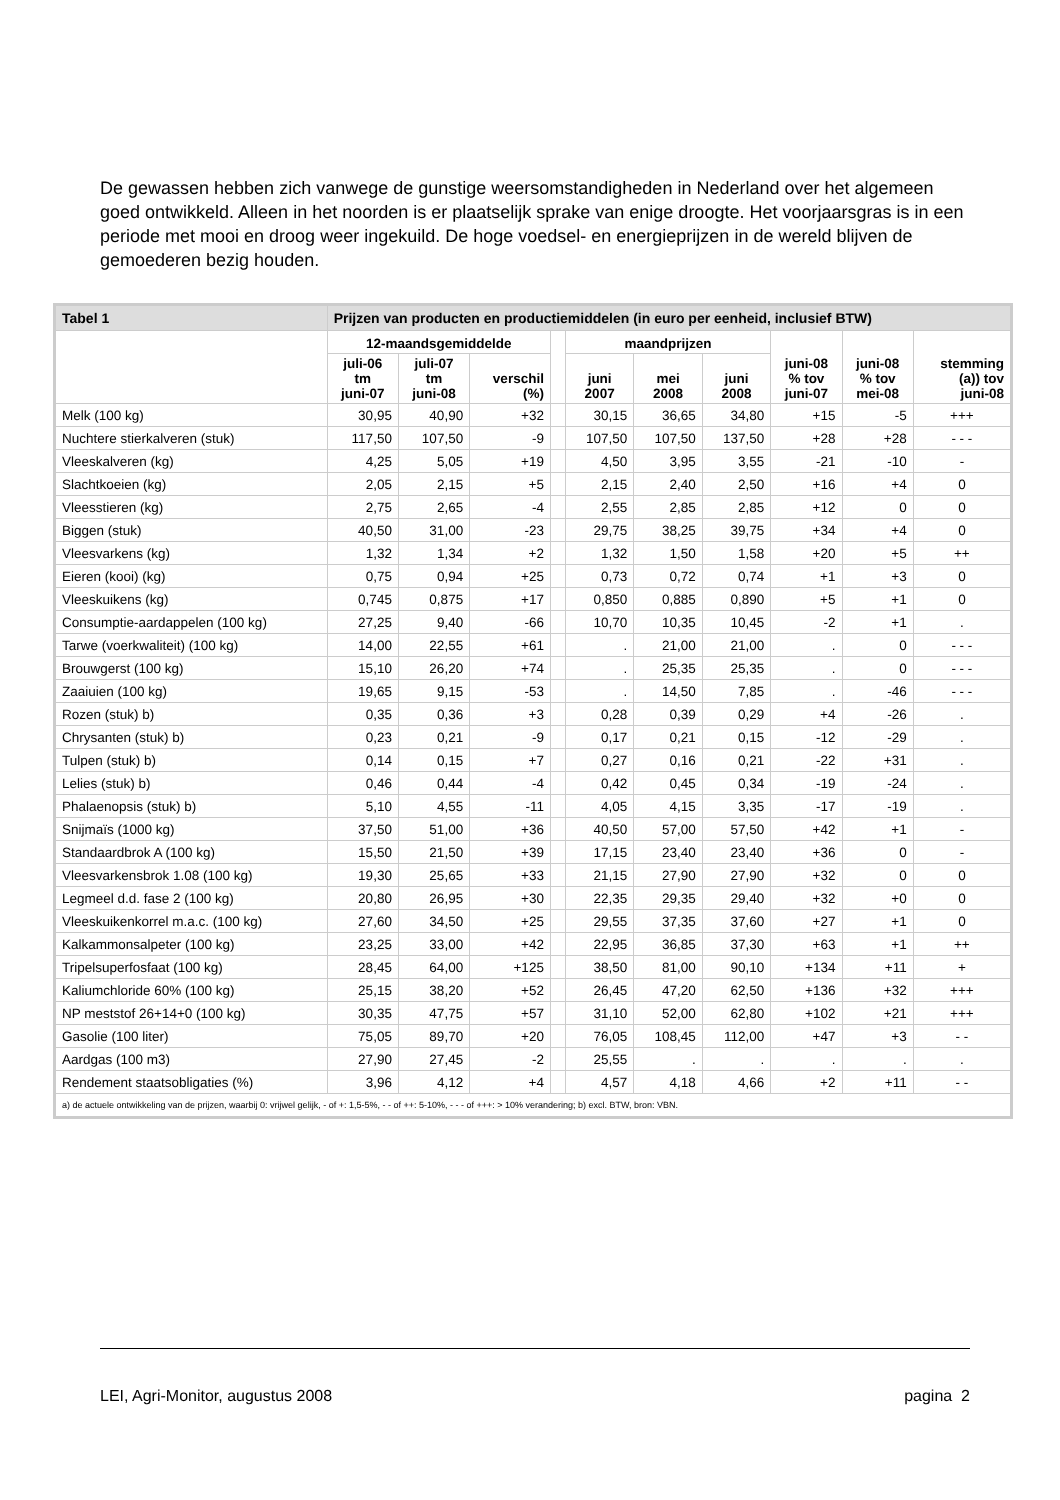De gewassen hebben zich vanwege de gunstige weersomstandigheden in Nederland over het algemeen goed ontwikkeld. Alleen in het noorden is er plaatselijk sprake van enige droogte. Het voorjaarsgras is in een periode met mooi en droog weer ingekuild. De hoge voedsel- en energieprijzen in de wereld blijven de gemoederen bezig houden.
| Tabel 1 | Prijzen van producten en productiemiddelen (in euro per eenheid, inclusief BTW) | | | | | | | | | |
| | 12-maandsgemiddelde | | | | maandprijzen | | | juni-08 % tov juni-07 | juni-08 % tov mei-08 | stemming (a)) tov juni-08 |
| | juli-06 tm juni-07 | juli-07 tm juni-08 | verschil (%) | | juni 2007 | mei 2008 | juni 2008 | | | |
| Melk (100 kg) | 30,95 | 40,90 | +32 | | 30,15 | 36,65 | 34,80 | +15 | -5 | +++ |
| Nuchtere stierkalveren (stuk) | 117,50 | 107,50 | -9 | | 107,50 | 107,50 | 137,50 | +28 | +28 | - - - |
| Vleeskalveren (kg) | 4,25 | 5,05 | +19 | | 4,50 | 3,95 | 3,55 | -21 | -10 | - |
| Slachtkoeien (kg) | 2,05 | 2,15 | +5 | | 2,15 | 2,40 | 2,50 | +16 | +4 | 0 |
| Vleesstieren (kg) | 2,75 | 2,65 | -4 | | 2,55 | 2,85 | 2,85 | +12 | 0 | 0 |
| Biggen (stuk) | 40,50 | 31,00 | -23 | | 29,75 | 38,25 | 39,75 | +34 | +4 | 0 |
| Vleesvarkens (kg) | 1,32 | 1,34 | +2 | | 1,32 | 1,50 | 1,58 | +20 | +5 | ++ |
| Eieren (kooi) (kg) | 0,75 | 0,94 | +25 | | 0,73 | 0,72 | 0,74 | +1 | +3 | 0 |
| Vleeskuikens (kg) | 0,745 | 0,875 | +17 | | 0,850 | 0,885 | 0,890 | +5 | +1 | 0 |
| Consumptie-aardappelen (100 kg) | 27,25 | 9,40 | -66 | | 10,70 | 10,35 | 10,45 | -2 | +1 | . |
| Tarwe (voerkwaliteit) (100 kg) | 14,00 | 22,55 | +61 | | . | 21,00 | 21,00 | . | 0 | - - - |
| Brouwgerst (100 kg) | 15,10 | 26,20 | +74 | | . | 25,35 | 25,35 | . | 0 | - - - |
| Zaaiuien (100 kg) | 19,65 | 9,15 | -53 | | . | 14,50 | 7,85 | . | -46 | - - - |
| Rozen (stuk) b) | 0,35 | 0,36 | +3 | | 0,28 | 0,39 | 0,29 | +4 | -26 | . |
| Chrysanten (stuk) b) | 0,23 | 0,21 | -9 | | 0,17 | 0,21 | 0,15 | -12 | -29 | . |
| Tulpen (stuk) b) | 0,14 | 0,15 | +7 | | 0,27 | 0,16 | 0,21 | -22 | +31 | . |
| Lelies (stuk) b) | 0,46 | 0,44 | -4 | | 0,42 | 0,45 | 0,34 | -19 | -24 | . |
| Phalaenopsis (stuk) b) | 5,10 | 4,55 | -11 | | 4,05 | 4,15 | 3,35 | -17 | -19 | . |
| Snijmaïs (1000 kg) | 37,50 | 51,00 | +36 | | 40,50 | 57,00 | 57,50 | +42 | +1 | - |
| Standaardbrok A (100 kg) | 15,50 | 21,50 | +39 | | 17,15 | 23,40 | 23,40 | +36 | 0 | - |
| Vleesvarkensbrok 1.08 (100 kg) | 19,30 | 25,65 | +33 | | 21,15 | 27,90 | 27,90 | +32 | 0 | 0 |
| Legmeel d.d. fase 2 (100 kg) | 20,80 | 26,95 | +30 | | 22,35 | 29,35 | 29,40 | +32 | +0 | 0 |
| Vleeskuikenkorrel m.a.c. (100 kg) | 27,60 | 34,50 | +25 | | 29,55 | 37,35 | 37,60 | +27 | +1 | 0 |
| Kalkammonsalpeter (100 kg) | 23,25 | 33,00 | +42 | | 22,95 | 36,85 | 37,30 | +63 | +1 | ++ |
| Tripelsuperfosfaat (100 kg) | 28,45 | 64,00 | +125 | | 38,50 | 81,00 | 90,10 | +134 | +11 | + |
| Kaliumchloride 60% (100 kg) | 25,15 | 38,20 | +52 | | 26,45 | 47,20 | 62,50 | +136 | +32 | +++ |
| NP meststof 26+14+0 (100 kg) | 30,35 | 47,75 | +57 | | 31,10 | 52,00 | 62,80 | +102 | +21 | +++ |
| Gasolie (100 liter) | 75,05 | 89,70 | +20 | | 76,05 | 108,45 | 112,00 | +47 | +3 | - - |
| Aardgas (100 m3) | 27,90 | 27,45 | -2 | | 25,55 | . | . | . | . | . |
| Rendement staatsobligaties (%) | 3,96 | 4,12 | +4 | | 4,57 | 4,18 | 4,66 | +2 | +11 | - - |
| a) de actuele ontwikkeling van de prijzen, waarbij 0: vrijwel gelijk, - of +: 1,5-5%, - - of ++: 5-10%, - - - of +++: > 10% verandering; b) excl. BTW, bron: VBN. | | | | | | | | | | |
LEI, Agri-Monitor, augustus 2008 pagina 2